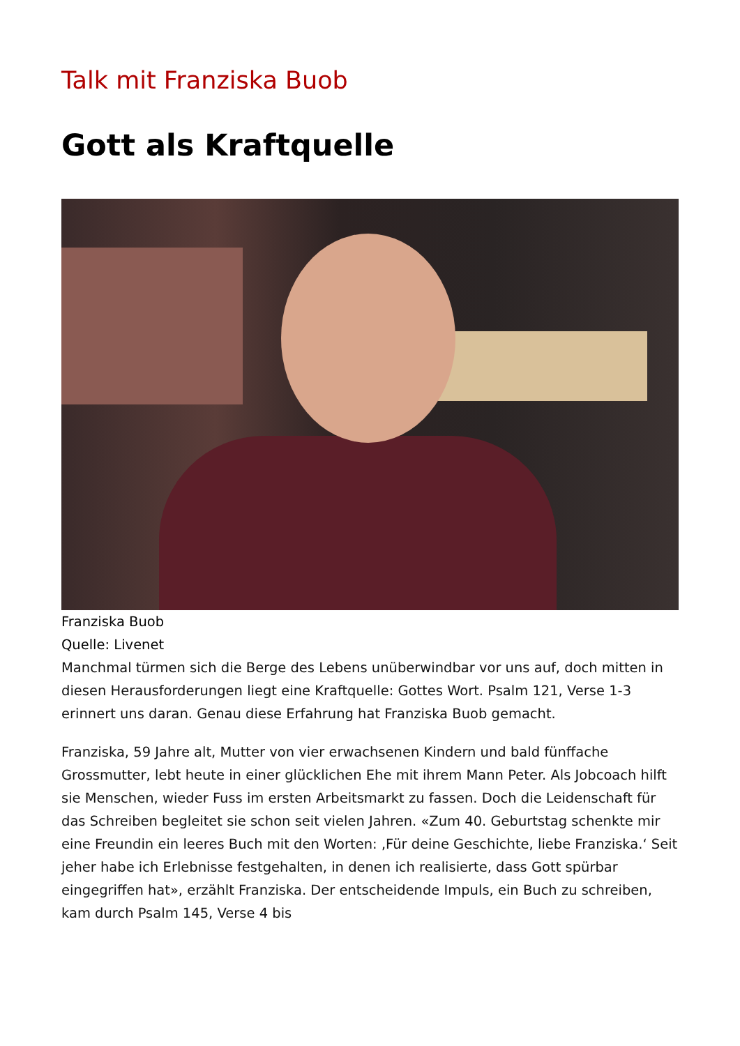Talk mit Franziska Buob
Gott als Kraftquelle
Franziska Buob
Quelle: Livenet
Manchmal türmen sich die Berge des Lebens unüberwindbar vor uns auf, doch mitten in diesen Herausforderungen liegt eine Kraftquelle: Gottes Wort. Psalm 121, Verse 1-3 erinnert uns daran. Genau diese Erfahrung hat Franziska Buob gemacht.
Franziska, 59 Jahre alt, Mutter von vier erwachsenen Kindern und bald fünffache Grossmutter, lebt heute in einer glücklichen Ehe mit ihrem Mann Peter. Als Jobcoach hilft sie Menschen, wieder Fuss im ersten Arbeitsmarkt zu fassen. Doch die Leidenschaft für das Schreiben begleitet sie schon seit vielen Jahren. «Zum 40. Geburtstag schenkte mir eine Freundin ein leeres Buch mit den Worten: ‚Für deine Geschichte, liebe Franziska.‘ Seit jeher habe ich Erlebnisse festgehalten, in denen ich realisierte, dass Gott spürbar eingegriffen hat», erzählt Franziska. Der entscheidende Impuls, ein Buch zu schreiben, kam durch Psalm 145, Verse 4 bis